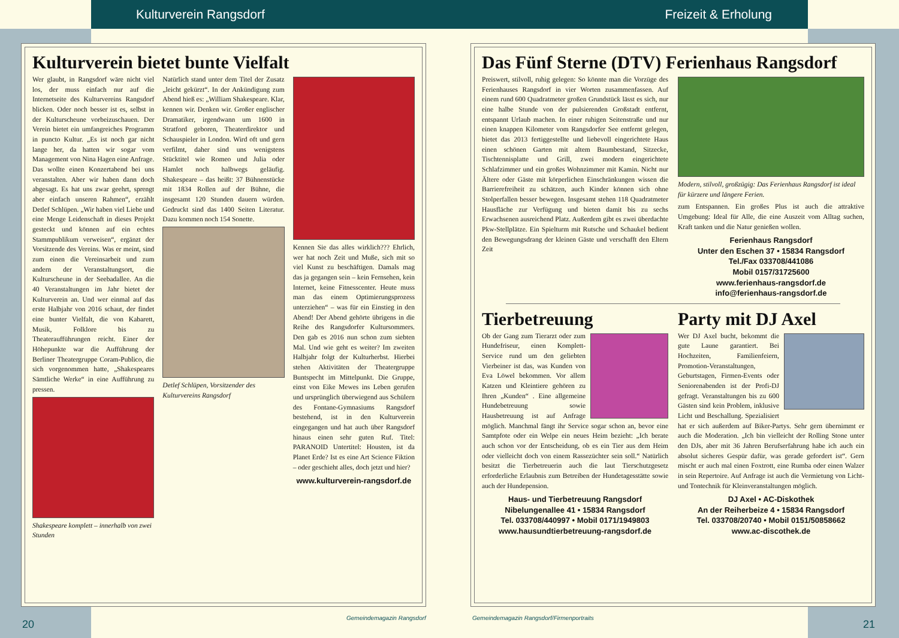Kulturverein Rangsdorf Freizeit & Erholung
Kulturverein bietet bunte Vielfalt
Wer glaubt, in Rangsdorf wäre nicht viel los, der muss einfach nur auf die Internetseite des Kulturvereins Rangsdorf blicken. Oder noch besser ist es, selbst in der Kulturscheune vorbeizuschauen. Der Verein bietet ein umfangreiches Programm in puncto Kultur. „Es ist noch gar nicht lange her, da hatten wir sogar vom Management von Nina Hagen eine Anfrage. Das wollte einen Konzertabend bei uns veranstalten. Aber wir haben dann doch abgesagt. Es hat uns zwar geehrt, sprengt aber einfach unseren Rahmen“, erzählt Detlef Schlüpen. „Wir haben viel Liebe und eine Menge Leidenschaft in dieses Projekt gesteckt und können auf ein echtes Stammpublikum verweisen“, ergänzt der Vorsitzende des Vereins. Was er meint, sind zum einen die Vereinsarbeit und zum andern der Veranstaltungsort, die Kulturscheune in der Seebadallee. An die 40 Veranstaltungen im Jahr bietet der Kulturverein an. Und wer einmal auf das erste Halbjahr von 2016 schaut, der findet eine bunter Vielfalt, die von Kabarett, Musik, Folklore bis zu Theateraufführungen reicht. Einer der Höhepunkte war die Aufführung der Berliner Theatergruppe Coram-Publico, die sich vorgenommen hatte, „Shakespeares Sämtliche Werke“ in eine Aufführung zu pressen.
Shakespeare komplett – innerhalb von zwei Stunden
Natürlich stand unter dem Titel der Zusatz „leicht gekürzt“. In der Ankündigung zum Abend hieß es: „William Shakespeare. Klar, kennen wir. Denken wir. Großer englischer Dramatiker, irgendwann um 1600 in Stratford geboren, Theaterdirektor und Schauspieler in London. Wird oft und gern verfilmt, daher sind uns wenigstens Stücktitel wie Romeo und Julia oder Hamlet noch halbwegs geläufig. Shakespeare – das heißt: 37 Bühnenstücke mit 1834 Rollen auf der Bühne, die insgesamt 120 Stunden dauern würden. Gedruckt sind das 1400 Seiten Literatur. Dazu kommen noch 154 Sonette.
Detlef Schlüpen, Vorsitzender des Kulturvereins Rangsdorf
Kennen Sie das alles wirklich??? Ehrlich, wer hat noch Zeit und Muße, sich mit so viel Kunst zu beschäftigen. Damals mag das ja gegangen sein – kein Fernsehen, kein Internet, keine Fitnesscenter. Heute muss man das einem Optimierungsprozess unterziehen“ – was für ein Einstieg in den Abend! Der Abend gehörte übrigens in die Reihe des Rangsdorfer Kultursommers. Den gab es 2016 nun schon zum siebten Mal. Und wie geht es weiter? Im zweiten Halbjahr folgt der Kulturherbst. Hierbei stehen Aktivitäten der Theatergruppe Buntspecht im Mittelpunkt. Die Gruppe, einst von Eike Mewes ins Leben gerufen und ursprünglich überwiegend aus Schülern des Fontane-Gymnasiums Rangsdorf bestehend, ist in den Kulturverein eingegangen und hat auch über Rangsdorf hinaus einen sehr guten Ruf. Titel: PARANOID Untertitel: Housten, ist da Planet Erde? Ist es eine Art Science Fiktion – oder geschieht alles, doch jetzt und hier?
www.kulturverein-rangsdorf.de
Das Fünf Sterne (DTV) Ferienhaus Rangsdorf
Preiswert, stilvoll, ruhig gelegen: So könnte man die Vorzüge des Ferienhauses Rangsdorf in vier Worten zusammenfassen. Auf einem rund 600 Quadratmeter großen Grundstück lässt es sich, nur eine halbe Stunde von der pulsierenden Großstadt entfernt, entspannt Urlaub machen. In einer ruhigen Seitenstraße und nur einen knappen Kilometer vom Rangsdorfer See entfernt gelegen, bietet das 2013 fertiggestellte und liebevoll eingerichtete Haus einen schönen Garten mit altem Baumbestand, Sitzecke, Tischtennisplatte und Grill, zwei modern eingerichtete Schlafzimmer und ein großes Wohnzimmer mit Kamin. Nicht nur Ältere oder Gäste mit körperlichen Einschränkungen wissen die Barrierefreiheit zu schätzen, auch Kinder können sich ohne Stolperfallen besser bewegen. Insgesamt stehen 118 Quadratmeter Hausfläche zur Verfügung und bieten damit bis zu sechs Erwachsenen ausreichend Platz. Außerdem gibt es zwei überdachte Pkw-Stellplätze. Ein Spielturm mit Rutsche und Schaukel bedient den Bewegungsdrang der kleinen Gäste und verschafft den Eltern Zeit
Modern, stilvoll, großzügig: Das Ferienhaus Rangsdorf ist ideal für kürzere und längere Ferien.
zum Entspannen. Ein großes Plus ist auch die attraktive Umgebung: Ideal für Alle, die eine Auszeit vom Alltag suchen, Kraft tanken und die Natur genießen wollen.
Ferienhaus Rangsdorf
Unter den Eschen 37 • 15834 Rangsdorf
Tel./Fax 033708/441086
Mobil 0157/31725600
www.ferienhaus-rangsdorf.de
info@ferienhaus-rangsdorf.de
Tierbetreuung
Ob der Gang zum Tierarzt oder zum Hundefriseur, einen Komplett-Service rund um den geliebten Vierbeiner ist das, was Kunden von Eva Löwel bekommen. Vor allem Katzen und Kleintiere gehören zu Ihren „Kunden“ . Eine allgemeine Hundebetreuung sowie Hausbetreuung ist auf Anfrage möglich. Manchmal fängt ihr Service sogar schon an, bevor eine Samtpfote oder ein Welpe ein neues Heim bezieht: „Ich berate auch schon vor der Entscheidung, ob es ein Tier aus dem Heim oder vielleicht doch von einem Rassezüchter sein soll.“ Natürlich besitzt die Tierbetreuerin auch die laut Tierschutzgesetz erforderliche Erlaubnis zum Betreiben der Hundetagesstätte sowie auch der Hundepension.
Haus- und Tierbetreuung Rangsdorf
Nibelungenallee 41 • 15834 Rangsdorf
Tel. 033708/440997 • Mobil 0171/1949803
www.hausundtierbetreuung-rangsdorf.de
Party mit DJ Axel
Wer DJ Axel bucht, bekommt die gute Laune garantiert. Bei Hochzeiten, Familienfeiern, Promotion-Veranstaltungen, Geburtstagen, Firmen-Events oder Seniorenabenden ist der Profi-DJ gefragt. Veranstaltungen bis zu 600 Gästen sind kein Problem, inklusive Licht und Beschallung. Spezialisiert hat er sich außerdem auf Biker-Partys. Sehr gern übernimmt er auch die Moderation. „Ich bin vielleicht der Rolling Stone unter den DJs, aber mit 36 Jahren Berufserfahrung habe ich auch ein absolut sicheres Gespür dafür, was gerade gefordert ist“. Gern mischt er auch mal einen Foxtrott, eine Rumba oder einen Walzer in sein Repertoire. Auf Anfrage ist auch die Vermietung von Licht- und Tontechnik für Kleinveranstaltungen möglich.
DJ Axel • AC-Diskothek
An der Reiherbeize 4 • 15834 Rangsdorf
Tel. 033708/20740 • Mobil 0151/50858662
www.ac-discothek.de
20 Gemeindemagazin Rangsdorf
Gemeindemagazin Rangsdorf/Firmenportraits
21